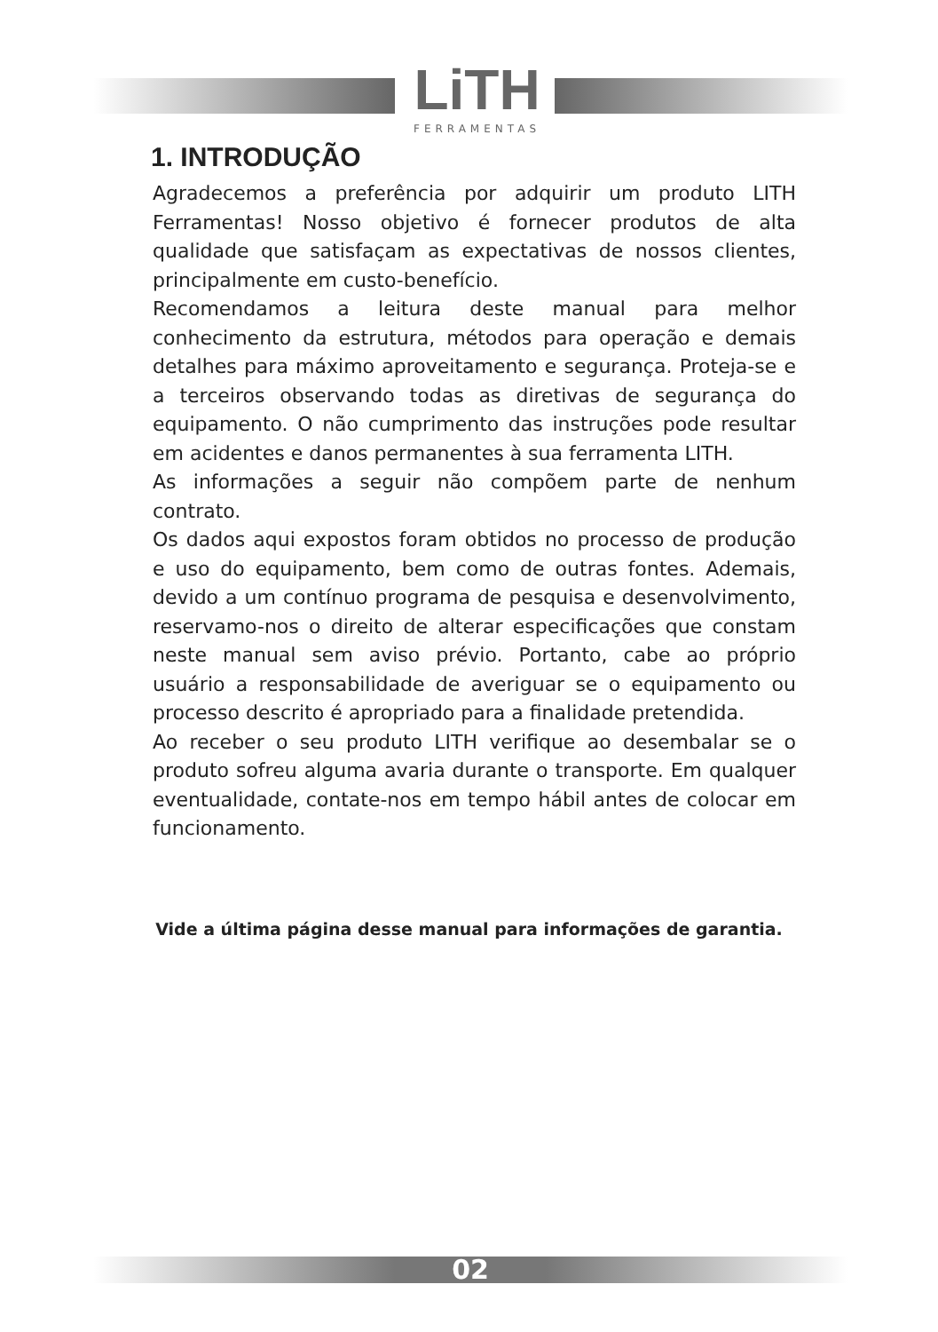LiTH
FERRAMENTAS
1. INTRODUÇÃO
Agradecemos a preferência por adquirir um produto LITH Ferramentas! Nosso objetivo é fornecer produtos de alta qualidade que satisfaçam as expectativas de nossos clientes, principalmente em custo-benefício.
Recomendamos a leitura deste manual para melhor conhecimento da estrutura, métodos para operação e demais detalhes para máximo aproveitamento e segurança. Proteja-se e a terceiros observando todas as diretivas de segurança do equipamento. O não cumprimento das instruções pode resultar em acidentes e danos permanentes à sua ferramenta LITH.
As informações a seguir não compõem parte de nenhum contrato.
Os dados aqui expostos foram obtidos no processo de produção e uso do equipamento, bem como de outras fontes. Ademais, devido a um contínuo programa de pesquisa e desenvolvimento, reservamo-nos o direito de alterar especificações que constam neste manual sem aviso prévio. Portanto, cabe ao próprio usuário a responsabilidade de averiguar se o equipamento ou processo descrito é apropriado para a finalidade pretendida.
Ao receber o seu produto LITH verifique ao desembalar se o produto sofreu alguma avaria durante o transporte. Em qualquer eventualidade, contate-nos em tempo hábil antes de colocar em funcionamento.
Vide a última página desse manual para informações de garantia.
02